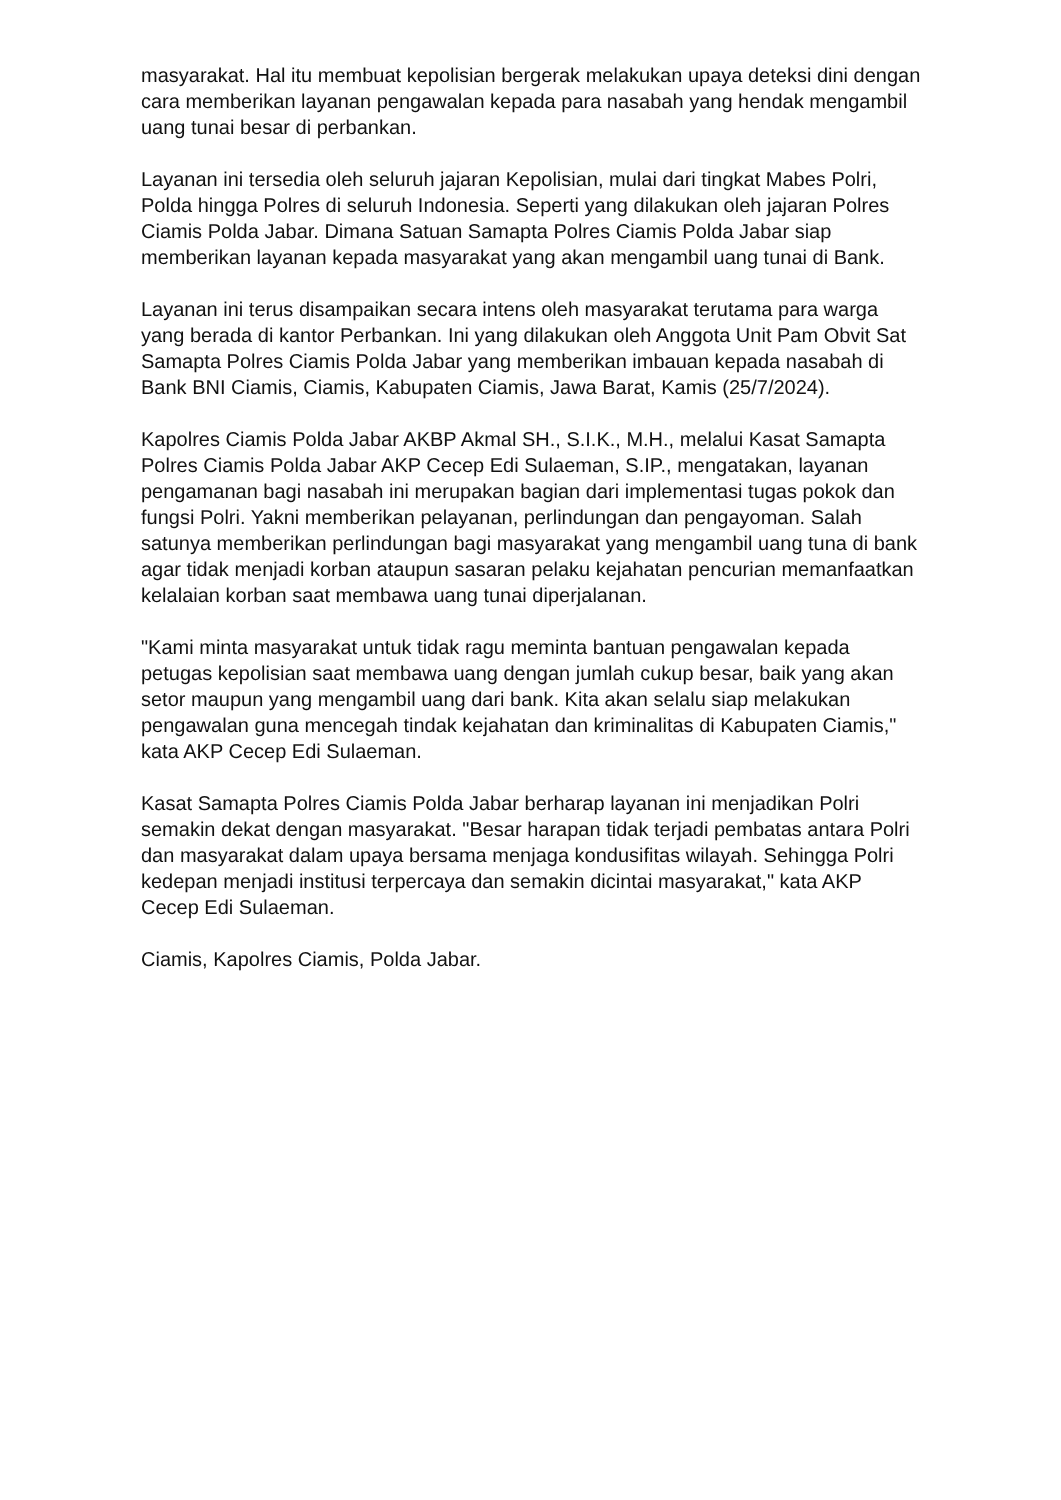masyarakat. Hal itu membuat kepolisian bergerak melakukan upaya deteksi dini dengan cara memberikan layanan pengawalan kepada para nasabah yang hendak mengambil uang tunai besar di perbankan.
Layanan ini tersedia oleh seluruh jajaran Kepolisian, mulai dari tingkat Mabes Polri, Polda hingga Polres di seluruh Indonesia. Seperti yang dilakukan oleh jajaran Polres Ciamis Polda Jabar. Dimana Satuan Samapta Polres Ciamis Polda Jabar siap memberikan layanan kepada masyarakat yang akan mengambil uang tunai di Bank.
Layanan ini terus disampaikan secara intens oleh masyarakat terutama para warga yang berada di kantor Perbankan. Ini yang dilakukan oleh Anggota Unit Pam Obvit Sat Samapta Polres Ciamis Polda Jabar yang memberikan imbauan kepada nasabah di Bank BNI Ciamis, Ciamis, Kabupaten Ciamis, Jawa Barat, Kamis (25/7/2024).
Kapolres Ciamis Polda Jabar AKBP Akmal SH., S.I.K., M.H., melalui Kasat Samapta Polres Ciamis Polda Jabar AKP Cecep Edi Sulaeman, S.IP., mengatakan, layanan pengamanan bagi nasabah ini merupakan bagian dari implementasi tugas pokok dan fungsi Polri. Yakni memberikan pelayanan, perlindungan dan pengayoman. Salah satunya memberikan perlindungan bagi masyarakat yang mengambil uang tuna di bank agar tidak menjadi korban ataupun sasaran pelaku kejahatan pencurian memanfaatkan kelalaian korban saat membawa uang tunai diperjalanan.
"Kami minta masyarakat untuk tidak ragu meminta bantuan pengawalan kepada petugas kepolisian saat membawa uang dengan jumlah cukup besar, baik yang akan setor maupun yang mengambil uang dari bank. Kita akan selalu siap melakukan pengawalan guna mencegah tindak kejahatan dan kriminalitas di Kabupaten Ciamis," kata AKP Cecep Edi Sulaeman.
Kasat Samapta Polres Ciamis Polda Jabar berharap layanan ini menjadikan Polri semakin dekat dengan masyarakat. "Besar harapan tidak terjadi pembatas antara Polri dan masyarakat dalam upaya bersama menjaga kondusifitas wilayah. Sehingga Polri kedepan menjadi institusi terpercaya dan semakin dicintai masyarakat," kata AKP Cecep Edi Sulaeman.
Ciamis, Kapolres Ciamis, Polda Jabar.